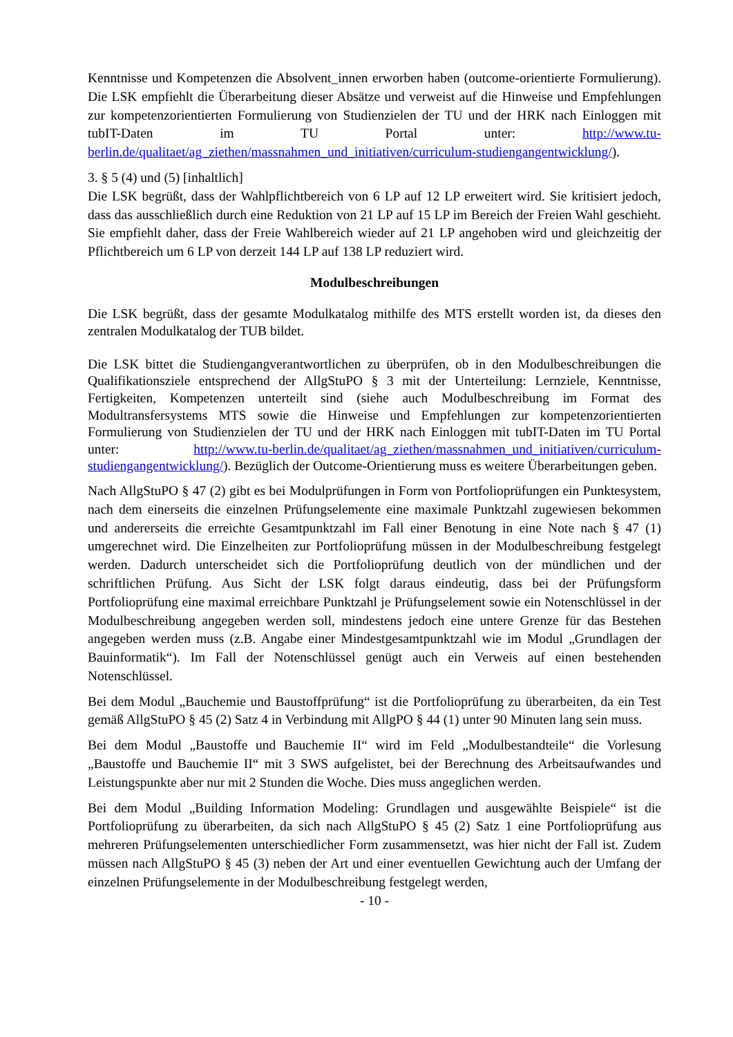Kenntnisse und Kompetenzen die Absolvent_innen erworben haben (outcome-orientierte Formulierung). Die LSK empfiehlt die Überarbeitung dieser Absätze und verweist auf die Hinweise und Empfehlungen zur kompetenzorientierten Formulierung von Studienzielen der TU und der HRK nach Einloggen mit tubIT-Daten im TU Portal unter: http://www.tu-berlin.de/qualitaet/ag_ziethen/massnahmen_und_initiativen/curriculum-studiengangentwicklung/).
3. § 5 (4) und (5) [inhaltlich]
Die LSK begrüßt, dass der Wahlpflichtbereich von 6 LP auf 12 LP erweitert wird. Sie kritisiert jedoch, dass das ausschließlich durch eine Reduktion von 21 LP auf 15 LP im Bereich der Freien Wahl geschieht. Sie empfiehlt daher, dass der Freie Wahlbereich wieder auf 21 LP angehoben wird und gleichzeitig der Pflichtbereich um 6 LP von derzeit 144 LP auf 138 LP reduziert wird.
Modulbeschreibungen
Die LSK begrüßt, dass der gesamte Modulkatalog mithilfe des MTS erstellt worden ist, da dieses den zentralen Modulkatalog der TUB bildet.
Die LSK bittet die Studiengangverantwortlichen zu überprüfen, ob in den Modulbeschreibungen die Qualifikationsziele entsprechend der AllgStuPO § 3 mit der Unterteilung: Lernziele, Kenntnisse, Fertigkeiten, Kompetenzen unterteilt sind (siehe auch Modulbeschreibung im Format des Modultransfersystems MTS sowie die Hinweise und Empfehlungen zur kompetenzorientierten Formulierung von Studienzielen der TU und der HRK nach Einloggen mit tubIT-Daten im TU Portal unter: http://www.tu-berlin.de/qualitaet/ag_ziethen/massnahmen_und_initiativen/curriculum-studiengangentwicklung/). Bezüglich der Outcome-Orientierung muss es weitere Überarbeitungen geben.
Nach AllgStuPO § 47 (2) gibt es bei Modulprüfungen in Form von Portfolioprüfungen ein Punktesystem, nach dem einerseits die einzelnen Prüfungselemente eine maximale Punktzahl zugewiesen bekommen und andererseits die erreichte Gesamtpunktzahl im Fall einer Benotung in eine Note nach § 47 (1) umgerechnet wird. Die Einzelheiten zur Portfolioprüfung müssen in der Modulbeschreibung festgelegt werden. Dadurch unterscheidet sich die Portfolioprüfung deutlich von der mündlichen und der schriftlichen Prüfung. Aus Sicht der LSK folgt daraus eindeutig, dass bei der Prüfungsform Portfolioprüfung eine maximal erreichbare Punktzahl je Prüfungselement sowie ein Notenschlüssel in der Modulbeschreibung angegeben werden soll, mindestens jedoch eine untere Grenze für das Bestehen angegeben werden muss (z.B. Angabe einer Mindestgesamtpunktzahl wie im Modul „Grundlagen der Bauinformatik“). Im Fall der Notenschlüssel genügt auch ein Verweis auf einen bestehenden Notenschlüssel.
Bei dem Modul „Bauchemie und Baustoffprüfung“ ist die Portfolioprüfung zu überarbeiten, da ein Test gemäß AllgStuPO § 45 (2) Satz 4 in Verbindung mit AllgPO § 44 (1) unter 90 Minuten lang sein muss.
Bei dem Modul „Baustoffe und Bauchemie II“ wird im Feld „Modulbestandteile“ die Vorlesung „Baustoffe und Bauchemie II“ mit 3 SWS aufgelistet, bei der Berechnung des Arbeitsaufwandes und Leistungspunkte aber nur mit 2 Stunden die Woche. Dies muss angeglichen werden.
Bei dem Modul „Building Information Modeling: Grundlagen und ausgewählte Beispiele“ ist die Portfolioprüfung zu überarbeiten, da sich nach AllgStuPO § 45 (2) Satz 1 eine Portfolioprüfung aus mehreren Prüfungselementen unterschiedlicher Form zusammensetzt, was hier nicht der Fall ist. Zudem müssen nach AllgStuPO § 45 (3) neben der Art und einer eventuellen Gewichtung auch der Umfang der einzelnen Prüfungselemente in der Modulbeschreibung festgelegt werden,
- 10 -